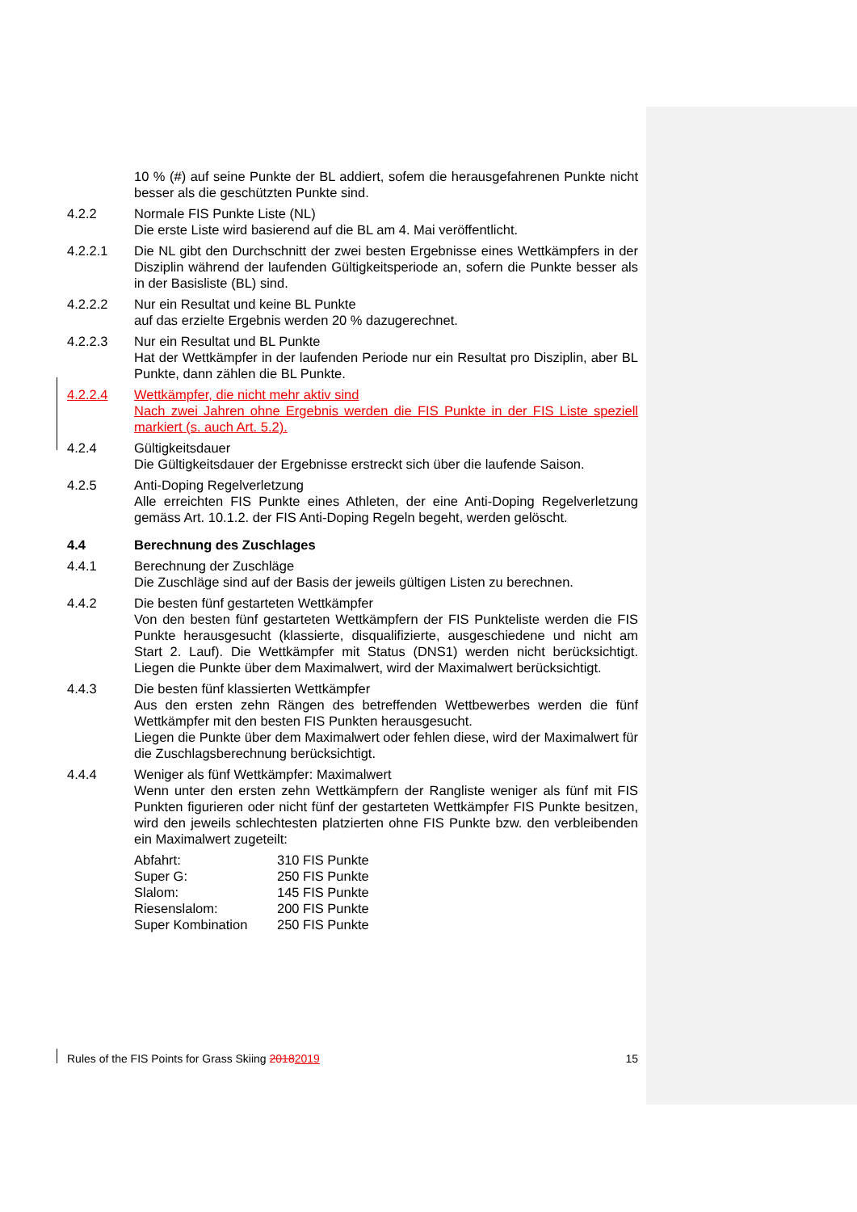10 % (#) auf seine Punkte der BL addiert, sofem die herausgefahrenen Punkte nicht besser als die geschützten Punkte sind.
4.2.2 Normale FIS Punkte Liste (NL)
Die erste Liste wird basierend auf die BL am 4. Mai veröffentlicht.
4.2.2.1 Die NL gibt den Durchschnitt der zwei besten Ergebnisse eines Wettkämpfers in der Disziplin während der laufenden Gültigkeitsperiode an, sofern die Punkte besser als in der Basisliste (BL) sind.
4.2.2.2 Nur ein Resultat und keine BL Punkte
auf das erzielte Ergebnis werden 20 % dazugerechnet.
4.2.2.3 Nur ein Resultat und BL Punkte
Hat der Wettkämpfer in der laufenden Periode nur ein Resultat pro Disziplin, aber BL Punkte, dann zählen die BL Punkte.
4.2.2.4 Wettkämpfer, die nicht mehr aktiv sind
Nach zwei Jahren ohne Ergebnis werden die FIS Punkte in der FIS Liste speziell markiert (s. auch Art. 5.2).
4.2.4 Gültigkeitsdauer
Die Gültigkeitsdauer der Ergebnisse erstreckt sich über die laufende Saison.
4.2.5 Anti-Doping Regelverletzung
Alle erreichten FIS Punkte eines Athleten, der eine Anti-Doping Regelverletzung gemäss Art. 10.1.2. der FIS Anti-Doping Regeln begeht, werden gelöscht.
4.4 Berechnung des Zuschlages
4.4.1 Berechnung der Zuschläge
Die Zuschläge sind auf der Basis der jeweils gültigen Listen zu berechnen.
4.4.2 Die besten fünf gestarteten Wettkämpfer
Von den besten fünf gestarteten Wettkämpfern der FIS Punkteliste werden die FIS Punkte herausgesucht (klassierte, disqualifizierte, ausgeschiedene und nicht am Start 2. Lauf). Die Wettkämpfer mit Status (DNS1) werden nicht berücksichtigt. Liegen die Punkte über dem Maximalwert, wird der Maximalwert berücksichtigt.
4.4.3 Die besten fünf klassierten Wettkämpfer
Aus den ersten zehn Rängen des betreffenden Wettbewerbes werden die fünf Wettkämpfer mit den besten FIS Punkten herausgesucht.
Liegen die Punkte über dem Maximalwert oder fehlen diese, wird der Maximalwert für die Zuschlagsberechnung berücksichtigt.
4.4.4 Weniger als fünf Wettkämpfer: Maximalwert
Wenn unter den ersten zehn Wettkämpfern der Rangliste weniger als fünf mit FIS Punkten figurieren oder nicht fünf der gestarteten Wettkämpfer FIS Punkte besitzen, wird den jeweils schlechtesten platzierten ohne FIS Punkte bzw. den verbleibenden ein Maximalwert zugeteilt:
| Abfahrt: | 310 FIS Punkte |
| Super G: | 250 FIS Punkte |
| Slalom: | 145 FIS Punkte |
| Riesenslalom: | 200 FIS Punkte |
| Super Kombination | 250 FIS Punkte |
Rules of the FIS Points for Grass Skiing 20182019 15